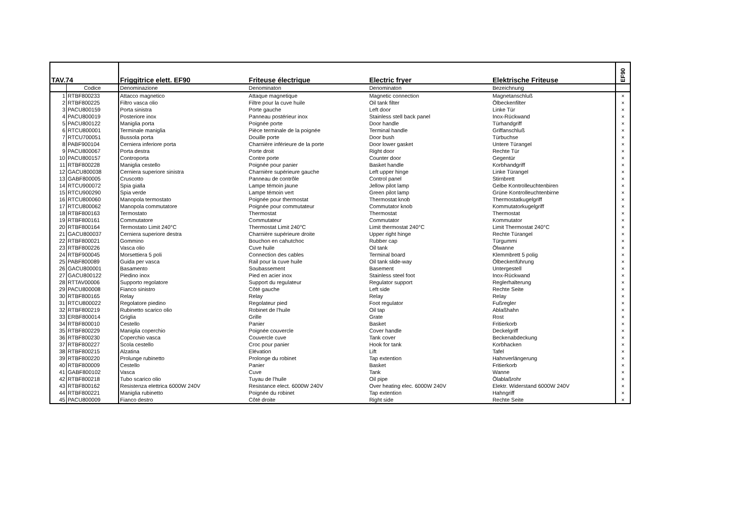| TAV.74 | | Friggitrice elett. EF90 | Friteuse électrique | Electric fryer | Elektrische Friteuse | EF90 |
| --- | --- | --- | --- | --- | --- | --- |
| | Codice | Denominazione | Denominaton | Denominaton | Bezeichnung | |
| 1 | RTBF800233 | Attacco magnetico | Attaque magnetique | Magnetic connection | Magnetanschluß | × |
| 2 | RTBF800225 | Filtro vasca olio | Filtre pour la cuve huile | Oil tank filter | Ölbeckenfilter | × |
| 3 | PACU800159 | Porta sinistra | Porte gauche | Left door | Linke Tür | × |
| 4 | PACU800019 | Posteriore inox | Panneau postérieur inox | Stainless stell back panel | Inox-Rückwand | × |
| 5 | PACU800122 | Maniglia porta | Poignée porte | Door handle | Türhandgriff | × |
| 6 | RTCU800001 | Terminale maniglia | Pièce terminale de la poignée | Terminal handle | Griffanschluß | × |
| 7 | RTCU700051 | Bussola porta | Douille porte | Door bush | Türbuchse | × |
| 8 | PABF900104 | Cerniera inferiore porta | Charnière inférieure de la porte | Door lower gasket | Untere Türangel | × |
| 9 | PACU800067 | Porta destra | Porte droit | Right door | Rechte Tür | × |
| 10 | PACU800157 | Controporta | Contre porte | Counter door | Gegentür | × |
| 11 | RTBF800228 | Maniglia cestello | Poignée pour panier | Basket handle | Korbhandgriff | × |
| 12 | GACU800038 | Cerniera superiore sinistra | Charnière supérieure gauche | Left upper hinge | Linke Türangel | × |
| 13 | GABF800005 | Cruscotto | Panneau de contrôle | Control panel | Stirnbrett | × |
| 14 | RTCU900072 | Spia gialla | Lampe témoin jaune | Jellow pilot lamp | Gelbe Kontrolleuchtenbiren | × |
| 15 | RTCU900290 | Spia verde | Lampe témoin vert | Green pilot lamp | Grüne Kontrolleuchtenbirne | × |
| 16 | RTCU800060 | Manopola termostato | Poignée pour thermostat | Thermostat knob | Thermostatkugelgriff | × |
| 17 | RTCU800062 | Manopola commutatore | Poignée pour commutateur | Commutator knob | Kommutatorkugelgriff | × |
| 18 | RTBF800163 | Termostato | Thermostat | Thermostat | Thermostat | × |
| 19 | RTBF800161 | Commutatore | Commutateur | Commutator | Kommutator | × |
| 20 | RTBF800164 | Termostato Limit 240°C | Thermostat Limit 240°C | Limit thermostat 240°C | Limit Thermostat 240°C | × |
| 21 | GACU800037 | Cerniera superiore destra | Charnière supérieure droite | Upper right hinge | Rechte Türangel | × |
| 22 | RTBF800021 | Gommino | Bouchon en cahutchoc | Rubber cap | Türgummi | × |
| 23 | RTBF800226 | Vasca olio | Cuve huile | Oil tank | Ölwanne | × |
| 24 | RTBF900045 | Morsettiera 5 poli | Connection des cables | Terminal board | Klemmbrett 5 polig | × |
| 25 | PABF800089 | Guida per vasca | Rail pour la cuve huile | Oil tank slide-way | Ölbeckenführung | × |
| 26 | GACU800001 | Basamento | Soubassement | Basement | Untergestell | × |
| 27 | GACU800122 | Piedino inox | Pied en acier inox | Stainless steel foot | Inox-Rückwand | × |
| 28 | RTTAV00006 | Supporto regolatore | Support du regulateur | Regulator support | Reglerhalterung | × |
| 29 | PACU800008 | Fianco sinistro | Côté gauche | Left side | Rechte Seite | × |
| 30 | RTBF800165 | Relay | Relay | Relay | Relay | × |
| 31 | RTCU800022 | Regolatore piedino | Regolateur pied | Foot regulator | Fußregler | × |
| 32 | RTBF800219 | Rubinetto scarico olio | Robinet de l'huile | Oil tap | Ablaßhahn | × |
| 33 | ERBF800014 | Griglia | Grille | Grate | Rost | × |
| 34 | RTBF800010 | Cestello | Panier | Basket | Fritierkorb | × |
| 35 | RTBF800229 | Maniglia coperchio | Poignée couvercle | Cover handle | Deckelgriff | × |
| 36 | RTBF800230 | Coperchio vasca | Couvercle cuve | Tank cover | Beckenabdeckung | × |
| 37 | RTBF800227 | Scola cestello | Croc pour panier | Hook for tank | Korbhacken | × |
| 38 | RTBF800215 | Alzatina | Elévation | Lift | Tafel | × |
| 39 | RTBF800220 | Prolunge rubinetto | Prolonge du robinet | Tap extention | Hahnverlängerung | × |
| 40 | RTBF800009 | Cestello | Panier | Basket | Fritierkorb | × |
| 41 | GABF800102 | Vasca | Cuve | Tank | Wanne | × |
| 42 | RTBF800218 | Tubo scarico olio | Tuyau de l'huile | Oil pipe | Ölablaßrohr | × |
| 43 | RTBF800162 | Resistenza elettrica 6000W 240V | Resistance elect. 6000W 240V | Over heating elec. 6000W 240V | Elektr. Widerstand 6000W 240V | × |
| 44 | RTBF800221 | Maniglia rubinetto | Poignée du robinet | Tap extention | Hahngriff | × |
| 45 | PACU800009 | Fianco destro | Côté droite | Right side | Rechte Seite | × |